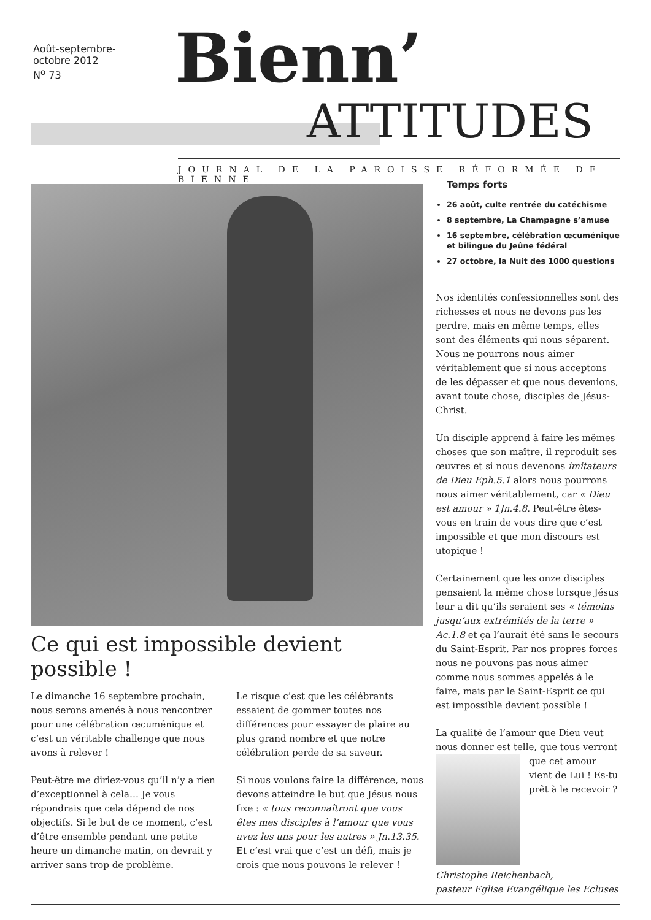Août-septembre-
octobre 2012
N<sup>o</sup> 73
Bienn’
ATTITUDES
JOURNAL DE LA PAROISSE RÉFORMÉE DE BIENNE
Ce qui est impossible devient possible !
Le dimanche 16 septembre prochain, nous serons amenés à nous rencontrer pour une célébration œcuménique et c’est un véritable challenge que nous avons à relever !
Peut-être me diriez-vous qu’il n’y a rien d’exceptionnel à cela… Je vous répondrais que cela dépend de nos objectifs. Si le but de ce moment, c’est d’être ensemble pendant une petite heure un dimanche matin, on devrait y arriver sans trop de problème.
Le risque c’est que les célébrants essaient de gommer toutes nos différences pour essayer de plaire au plus grand nombre et que notre célébration perde de sa saveur.
Si nous voulons faire la différence, nous devons atteindre le but que Jésus nous fixe : « tous reconnaîtront que vous êtes mes disciples à l’amour que vous avez les uns pour les autres » Jn.13.35. Et c’est vrai que c’est un défi, mais je crois que nous pouvons le relever !
Temps forts
26 août, culte rentrée du catéchisme
8 septembre, La Champagne s’amuse
16 septembre, célébration œcuménique et bilingue du Jeûne fédéral
27 octobre, la Nuit des 1000 questions
Nos identités confessionnelles sont des richesses et nous ne devons pas les perdre, mais en même temps, elles sont des éléments qui nous séparent. Nous ne pourrons nous aimer véritablement que si nous acceptons de les dépasser et que nous devenions, avant toute chose, disciples de Jésus-Christ.
Un disciple apprend à faire les mêmes choses que son maître, il reproduit ses œuvres et si nous devenons imitateurs de Dieu Eph.5.1 alors nous pourrons nous aimer véritablement, car « Dieu est amour » 1Jn.4.8. Peut-être êtes-vous en train de vous dire que c’est impossible et que mon discours est utopique !
Certainement que les onze disciples pensaient la même chose lorsque Jésus leur a dit qu’ils seraient ses « témoins jusqu’aux extrémités de la terre » Ac.1.8 et ça l’aurait été sans le secours du Saint-Esprit. Par nos propres forces nous ne pouvons pas nous aimer comme nous sommes appelés à le faire, mais par le Saint-Esprit ce qui est impossible devient possible !
La qualité de l’amour que Dieu veut nous donner est telle, que tous verront que cet amour vient de Lui ! Es-tu prêt à le recevoir ?
Christophe Reichenbach,
pasteur Eglise Evangélique les Ecluses